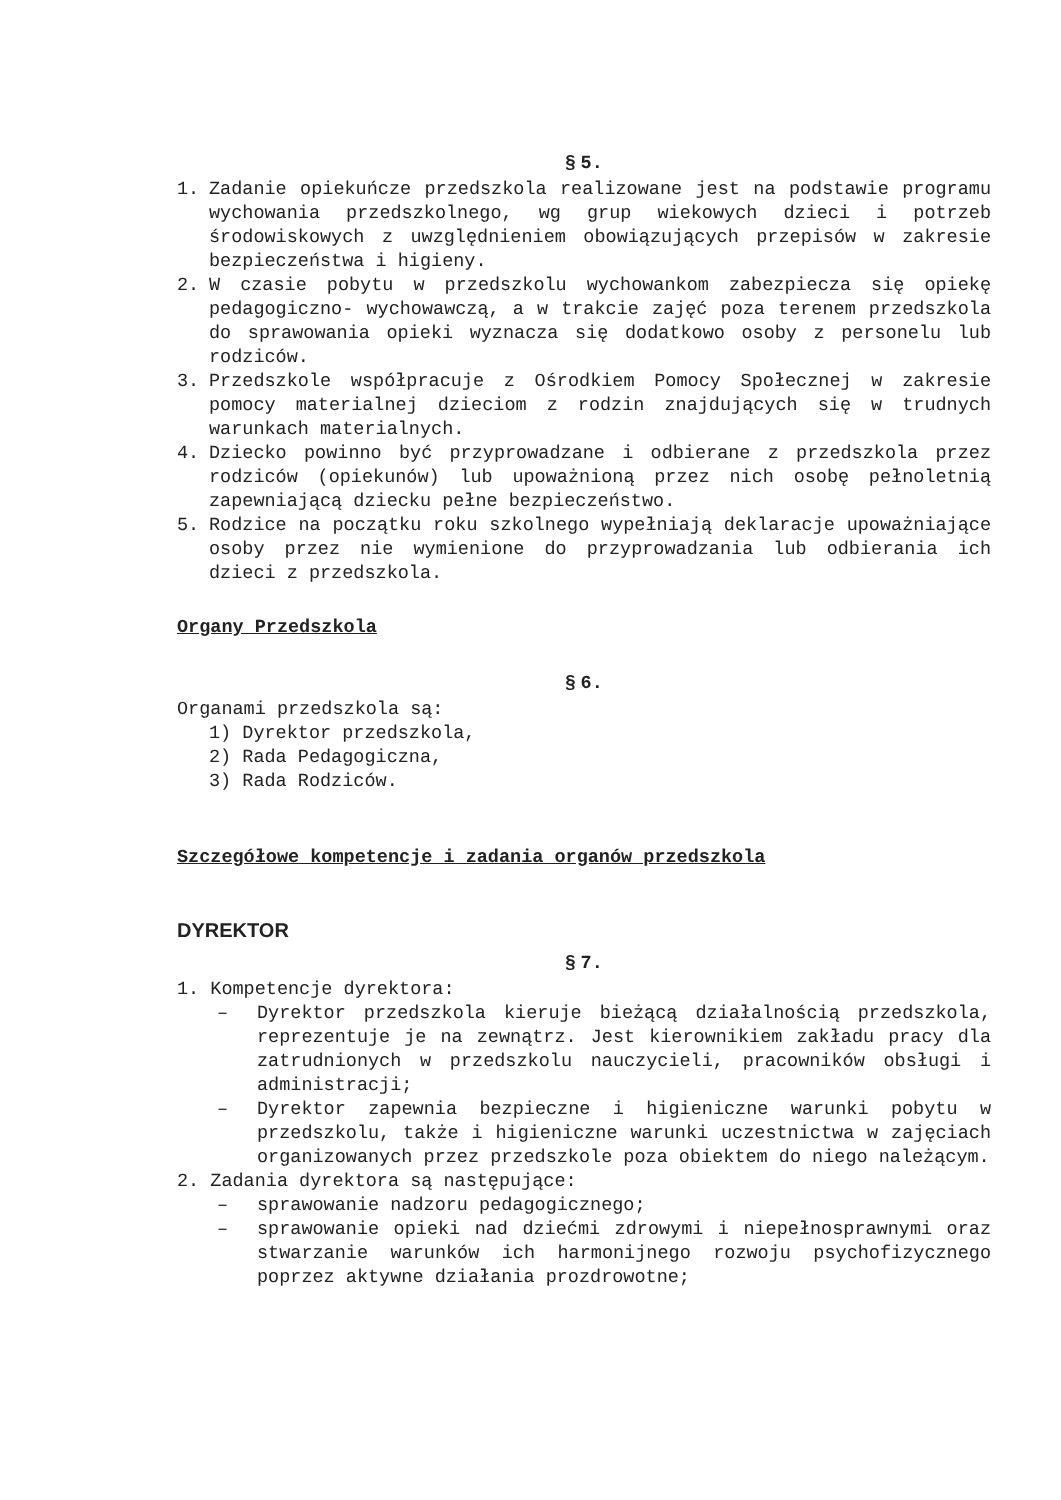§ 5.
1. Zadanie opiekuńcze przedszkola realizowane jest na podstawie programu wychowania przedszkolnego, wg grup wiekowych dzieci i potrzeb środowiskowych z uwzględnieniem obowiązujących przepisów w zakresie bezpieczeństwa i higieny.
2. W czasie pobytu w przedszkolu wychowankom zabezpiecza się opiekę pedagogiczno- wychowawczą, a w trakcie zajęć poza terenem przedszkola do sprawowania opieki wyznacza się dodatkowo osoby z personelu lub rodziców.
3. Przedszkole współpracuje z Ośrodkiem Pomocy Społecznej w zakresie pomocy materialnej dzieciom z rodzin znajdujących się w trudnych warunkach materialnych.
4. Dziecko powinno być przyprowadzane i odbierane z przedszkola przez rodziców (opiekunów) lub upoważnioną przez nich osobę pełnoletnią zapewniającą dziecku pełne bezpieczeństwo.
5. Rodzice na początku roku szkolnego wypełniają deklaracje upoważniające osoby przez nie wymienione do przyprowadzania lub odbierania ich dzieci z przedszkola.
Organy Przedszkola
§ 6.
Organami przedszkola są:
1) Dyrektor przedszkola,
2) Rada Pedagogiczna,
3) Rada Rodziców.
Szczegółowe kompetencje i zadania organów przedszkola
DYREKTOR
§ 7.
1. Kompetencje dyrektora:
– Dyrektor przedszkola kieruje bieżącą działalnością przedszkola, reprezentuje je na zewnątrz. Jest kierownikiem zakładu pracy dla zatrudnionych w przedszkolu nauczycieli, pracowników obsługi i administracji;
– Dyrektor zapewnia bezpieczne i higieniczne warunki pobytu w przedszkolu, także i higieniczne warunki uczestnictwa w zajęciach organizowanych przez przedszkole poza obiektem do niego należącym.
2. Zadania dyrektora są następujące:
– sprawowanie nadzoru pedagogicznego;
– sprawowanie opieki nad dziećmi zdrowymi i niepełnosprawnymi oraz stwarzanie warunków ich harmonijnego rozwoju psychofizycznego poprzez aktywne działania prozdrowotne;